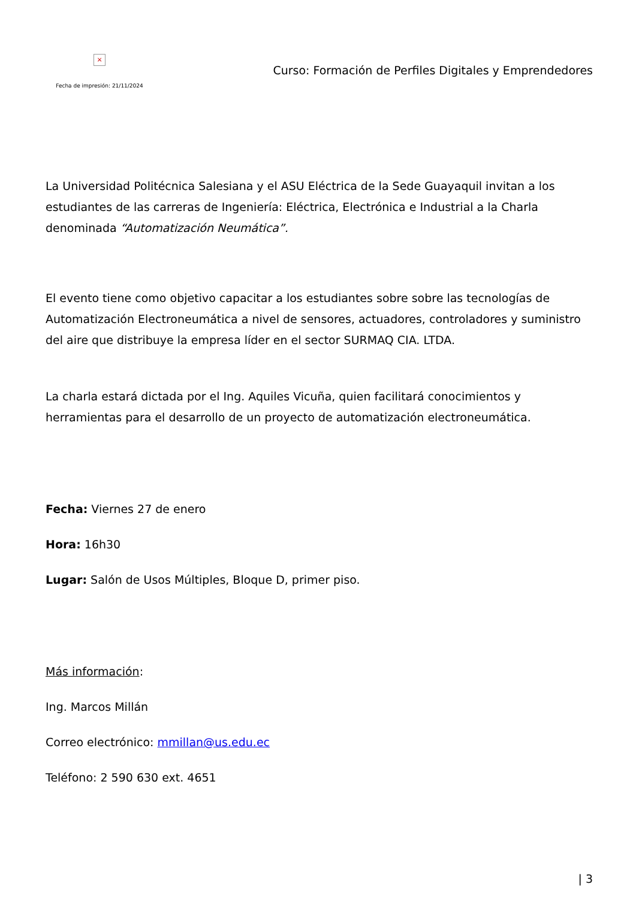×
Fecha de impresión: 21/11/2024
Curso: Formación de Perfiles Digitales y Emprendedores
La Universidad Politécnica Salesiana y el ASU Eléctrica de la Sede Guayaquil invitan a los estudiantes de las carreras de Ingeniería: Eléctrica, Electrónica e Industrial a la Charla denominada “Automatización Neumática”.
El evento tiene como objetivo capacitar a los estudiantes sobre sobre las tecnologías de Automatización Electroneumática a nivel de sensores, actuadores, controladores y suministro del aire que distribuye la empresa líder en el sector SURMAQ CIA. LTDA.
La charla estará dictada por el Ing. Aquiles Vicuña, quien facilitará conocimientos y herramientas para el desarrollo de un proyecto de automatización electroneumática.
Fecha: Viernes 27 de enero
Hora: 16h30
Lugar: Salón de Usos Múltiples, Bloque D, primer piso.
Más información:
Ing. Marcos Millán
Correo electrónico: mmillan@us.edu.ec
Teléfono: 2 590 630 ext. 4651
| 3